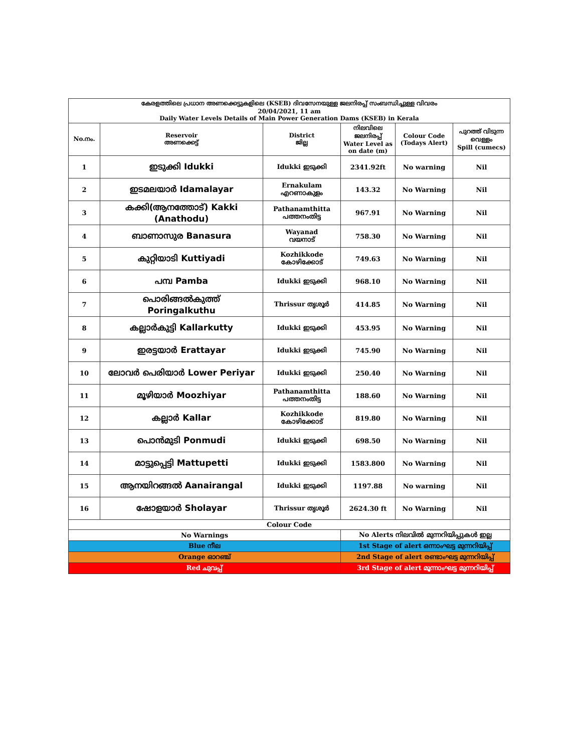| കേരളത്തിലെ പ്രധാന അണക്കെട്ടുകളിലെ (KSEB) ദിവസേനയുള്ള ജലനിരപ്പ് സംബന്ധിച്ചുള്ള വിവരം 20/04/2021, 11 am Daily Water Levels Details of Main Power Generation Dams (KSEB) in Kerala | | | | | |
| No.നം. | Reservoir അണക്കെട്ട് | District ജില്ല | നിലവിലെ ജലനിരപ്പ് Water Level as on date (m) | Colour Code (Todays Alert) | പുറത്ത് വിടുന്ന വെള്ളം Spill (cumecs) |
| 1 | ഇടുക്കി Idukki | Idukki ഇടുക്കി | 2341.92ft | No warning | Nil |
| 2 | ഇടമലയാർ Idamalayar | Ernakulam എറണാകുളം | 143.32 | No Warning | Nil |
| 3 | കക്കി(ആനത്തോട്) Kakki (Anathodu) | Pathanamthitta പത്തനംതിട്ട | 967.91 | No Warning | Nil |
| 4 | ബാണാസുര Banasura | Wayanad വയനാട് | 758.30 | No Warning | Nil |
| 5 | കുറ്റിയാടി Kuttiyadi | Kozhikkode കോഴിക്കോട് | 749.63 | No Warning | Nil |
| 6 | പമ്പ Pamba | Idukki ഇടുക്കി | 968.10 | No Warning | Nil |
| 7 | പൊരിങ്ങൽകുത്ത് Poringalkuthu | Thrissur തൃശൂർ | 414.85 | No Warning | Nil |
| 8 | കല്ലാർകുട്ടി Kallarkutty | Idukki ഇടുക്കി | 453.95 | No Warning | Nil |
| 9 | ഇരട്ടയാർ Erattayar | Idukki ഇടുക്കി | 745.90 | No Warning | Nil |
| 10 | ലോവർ പെരിയാർ Lower Periyar | Idukki ഇടുക്കി | 250.40 | No Warning | Nil |
| 11 | മൂഴിയാർ Moozhiyar | Pathanamthitta പത്തനംതിട്ട | 188.60 | No Warning | Nil |
| 12 | കല്ലാർ Kallar | Kozhikkode കോഴിക്കോട് | 819.80 | No Warning | Nil |
| 13 | പൊൻമുടി Ponmudi | Idukki ഇടുക്കി | 698.50 | No Warning | Nil |
| 14 | മാട്ടുപ്പെട്ടി Mattupetti | Idukki ഇടുക്കി | 1583.800 | No Warning | Nil |
| 15 | ആനയിറങ്ങൽ Aanairangal | Idukki ഇടുക്കി | 1197.88 | No warning | Nil |
| 16 | ഷോളയാർ Sholayar | Thrissur തൃശൂർ | 2624.30 ft | No Warning | Nil |
| Colour Code | | | | | |
| No Warnings | | | No Alerts നിലവിൽ മുന്നറിയിപ്പുകൾ ഇല്ല | | |
| Blue നീല | | | 1st Stage of alert ഒന്നാംഘട്ട മുന്നറിയിപ്പ് | | |
| Orange ഓറഞ്ച് | | | 2nd Stage of alert രണ്ടാംഘട്ട മുന്നറിയിപ്പ് | | |
| Red ചുവപ്പ് | | | 3rd Stage of alert മൂന്നാംഘട്ട മുന്നറിയിപ്പ് | | |